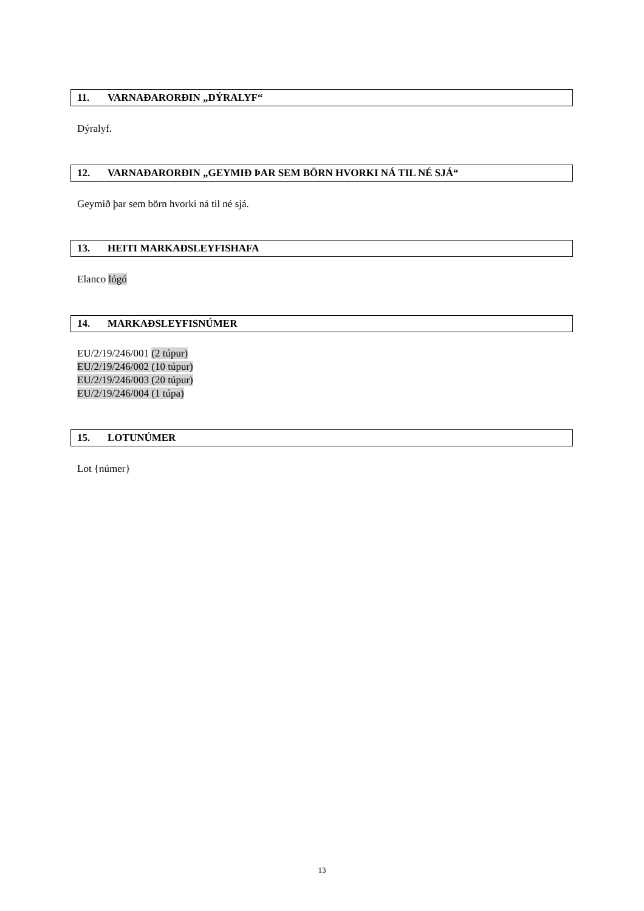11. VARNAÐARORÐIN „DÝRALYF“
Dýralyf.
12. VARNAÐARORÐIN „GEYMIÐ ÞAR SEM BÖRN HVORKI NÁ TIL NÉ SJÁ“
Geymið þar sem börn hvorki ná til né sjá.
13. HEITI MARKAÐSLEYFISHAFA
Elanco lógó
14. MARKAÐSLEYFISNÚMER
EU/2/19/246/001 (2 túpur)
EU/2/19/246/002 (10 túpur)
EU/2/19/246/003 (20 túpur)
EU/2/19/246/004 (1 túpa)
15. LOTUNÚMER
Lot {númer}
13